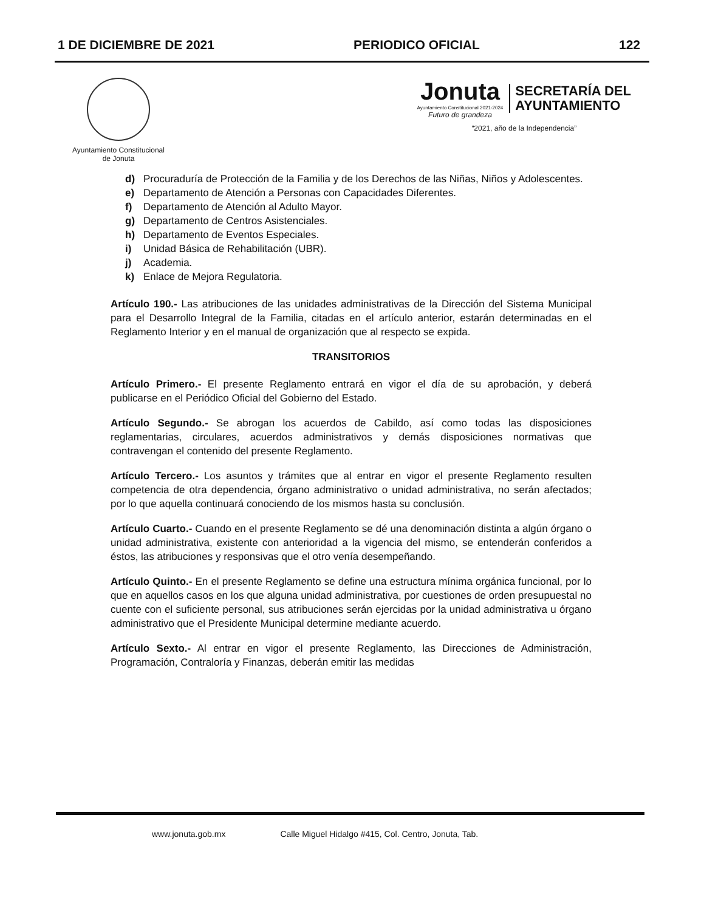1 DE DICIEMBRE DE 2021 PERIODICO OFICIAL 122
Ayuntamiento Constitucional
de Jonuta
Jonuta
Ayuntamiento Constitucional 2021-2024
Futuro de grandeza
SECRETARÍA DEL
AYUNTAMIENTO
“2021, año de la Independencia”
d) Procuraduría de Protección de la Familia y de los Derechos de las Niñas, Niños y Adolescentes.
e) Departamento de Atención a Personas con Capacidades Diferentes.
f) Departamento de Atención al Adulto Mayor.
g) Departamento de Centros Asistenciales.
h) Departamento de Eventos Especiales.
i) Unidad Básica de Rehabilitación (UBR).
j) Academia.
k) Enlace de Mejora Regulatoria.
Artículo 190.- Las atribuciones de las unidades administrativas de la Dirección del Sistema Municipal para el Desarrollo Integral de la Familia, citadas en el artículo anterior, estarán determinadas en el Reglamento Interior y en el manual de organización que al respecto se expida.
TRANSITORIOS
Artículo Primero.- El presente Reglamento entrará en vigor el día de su aprobación, y deberá publicarse en el Periódico Oficial del Gobierno del Estado.
Artículo Segundo.- Se abrogan los acuerdos de Cabildo, así como todas las disposiciones reglamentarias, circulares, acuerdos administrativos y demás disposiciones normativas que contravengan el contenido del presente Reglamento.
Artículo Tercero.- Los asuntos y trámites que al entrar en vigor el presente Reglamento resulten competencia de otra dependencia, órgano administrativo o unidad administrativa, no serán afectados; por lo que aquella continuará conociendo de los mismos hasta su conclusión.
Artículo Cuarto.- Cuando en el presente Reglamento se dé una denominación distinta a algún órgano o unidad administrativa, existente con anterioridad a la vigencia del mismo, se entenderán conferidos a éstos, las atribuciones y responsivas que el otro venía desempeñando.
Artículo Quinto.- En el presente Reglamento se define una estructura mínima orgánica funcional, por lo que en aquellos casos en los que alguna unidad administrativa, por cuestiones de orden presupuestal no cuente con el suficiente personal, sus atribuciones serán ejercidas por la unidad administrativa u órgano administrativo que el Presidente Municipal determine mediante acuerdo.
Artículo Sexto.- Al entrar en vigor el presente Reglamento, las Direcciones de Administración, Programación, Contraloría y Finanzas, deberán emitir las medidas
www.jonuta.gob.mx Calle Miguel Hidalgo #415, Col. Centro, Jonuta, Tab.